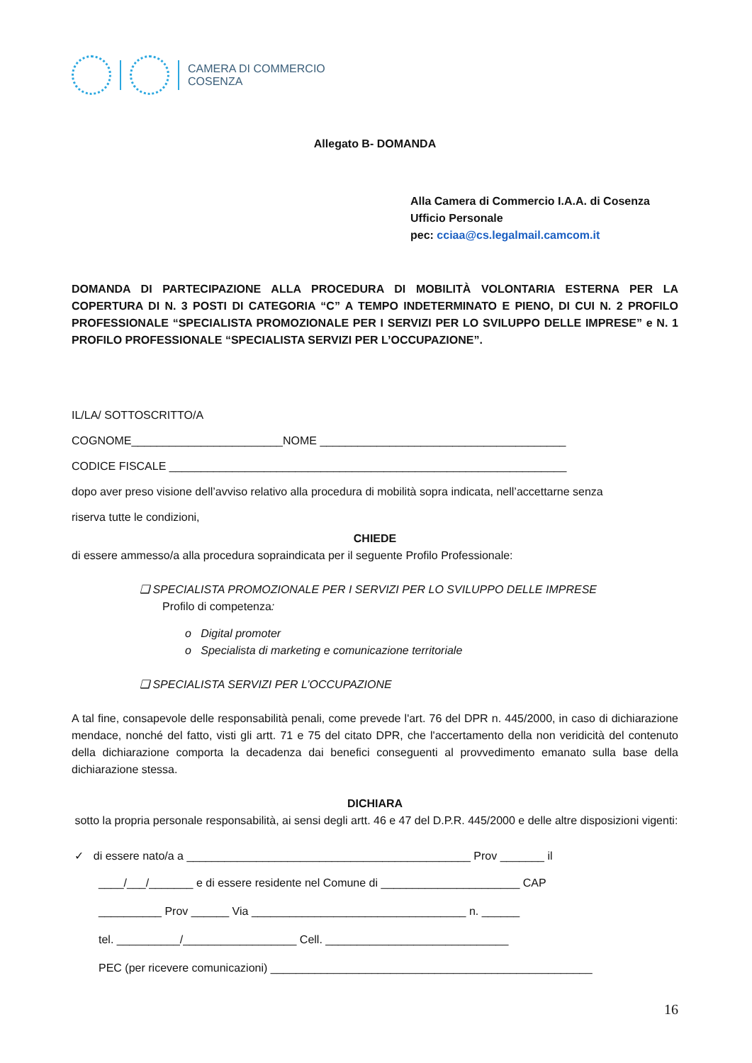CAMERA DI COMMERCIO
COSENZA
Allegato B- DOMANDA
Alla Camera di Commercio I.A.A. di Cosenza
Ufficio Personale
pec: cciaa@cs.legalmail.camcom.it
DOMANDA DI PARTECIPAZIONE ALLA PROCEDURA DI MOBILITÀ VOLONTARIA ESTERNA PER LA COPERTURA DI N. 3 POSTI DI CATEGORIA “C” A TEMPO INDETERMINATO E PIENO, DI CUI N. 2 PROFILO PROFESSIONALE “SPECIALISTA PROMOZIONALE PER I SERVIZI PER LO SVILUPPO DELLE IMPRESE” e N. 1 PROFILO PROFESSIONALE “SPECIALISTA SERVIZI PER L’OCCUPAZIONE”.
IL/LA/ SOTTOSCRITTO/A
COGNOME________________________NOME _______________________________________
CODICE FISCALE _______________________________________________________________
dopo aver preso visione dell’avviso relativo alla procedura di mobilità sopra indicata, nell’accettarne senza
riserva tutte le condizioni,
CHIEDE
di essere ammesso/a alla procedura sopraindicata per il seguente Profilo Professionale:
❑ SPECIALISTA PROMOZIONALE PER I SERVIZI PER LO SVILUPPO DELLE IMPRESE
Profilo di competenza:
o Digital promoter
o Specialista di marketing e comunicazione territoriale
❑ SPECIALISTA SERVIZI PER L’OCCUPAZIONE
A tal fine, consapevole delle responsabilità penali, come prevede l'art. 76 del DPR n. 445/2000, in caso di dichiarazione mendace, nonché del fatto, visti gli artt. 71 e 75 del citato DPR, che l'accertamento della non veridicità del contenuto della dichiarazione comporta la decadenza dai benefici conseguenti al provvedimento emanato sulla base della dichiarazione stessa.
DICHIARA
sotto la propria personale responsabilità, ai sensi degli artt. 46 e 47 del D.P.R. 445/2000 e delle altre disposizioni vigenti:
✓ di essere nato/a a _____________________________________________ Prov _______ il
____/___/_______ e di essere residente nel Comune di ______________________ CAP
__________ Prov ______ Via __________________________________ n. ______
tel. __________/__________________ Cell. _____________________________
PEC (per ricevere comunicazioni) ___________________________________________________
16